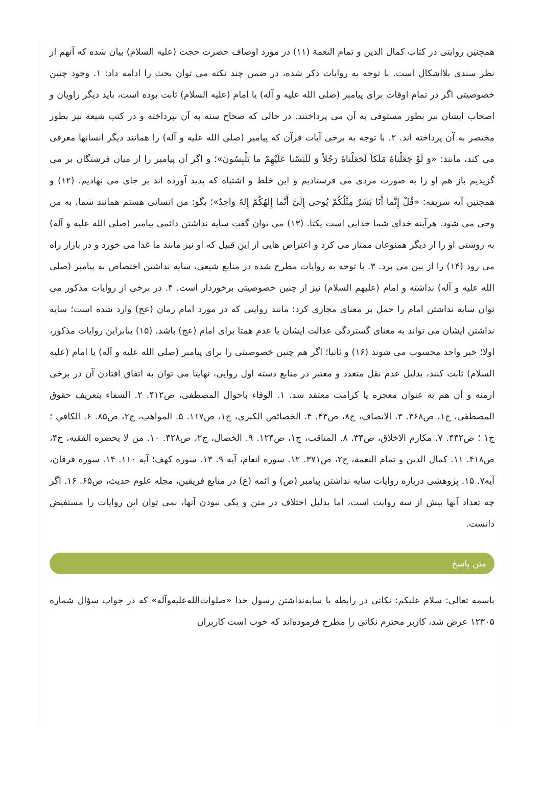همچنین روایتی در کتاب کمال الدین و تمام النعمة (۱۱) در مورد اوصاف حضرت حجت (علیه السلام) بیان شده که آنهم از نظر سندی بلااشکال است. با توجه به روایات ذکر شده، در ضمن چند نکته می توان بحث را ادامه داد: ۱. وجود چنین خصوصیتی اگر در تمام اوقات برای پیامبر (صلی الله علیه و آله) یا امام (علیه السلام) ثابت بوده است، باید دیگر راویان و اصحاب ایشان نیز بطور مستوفی به آن می پرداختند. در حالی که صحاح سته به آن نپرداخته و در کتب شیعه نیز بطور مختصر به آن پرداخته اند. ۲. با توجه به برخی آیات قرآن که پیامبر (صلی الله علیه و آله) را همانند دیگر انسانها معرفی می کند، مانند: «وَ لَوْ جَعَلْناهُ مَلَکاً لَجَعَلْناهُ رَجُلاً وَ لَلَبَسْنا عَلَیْهِمْ ما یَلْبِسُونَ»؛ و اگر آن پیامبر را از میان فرشتگان بر می گزیدیم باز هم او را به صورت مردی می فرستادیم و این خلط و اشتباه که پدید آورده اند بر جای می نهادیم. (۱۲) و همچنین آیه شریفه: «قُلْ إِنَّما أَنَا بَشَرٌ مِثْلُکُمْ یُوحى إِلَیَّ أَنَّما إِلهُکُمْ إِلهٌ واحِدٌ»؛ بگو: من انسانی هستم همانند شما، به من وحی می شود. هرآینه خدای شما خدایی است یکتا. (۱۳) می توان گفت سایه نداشتن دائمی پیامبر (صلی الله علیه و آله) به روشنی او را از دیگر همنوعان ممتاز می کرد و اعتراض هایی از این قبیل که او نیز مانند ما غذا می خورد و در بازار راه می رود (۱۴) را از بین می برد. ۳. با توجه به روایات مطرح شده در منابع شیعی، سایه نداشتن اختصاص به پیامبر (صلی الله علیه و آله) نداشته و امام (علیهم السلام) نیز از چنین خصوصیتی برخوردار است. ۴. در برخی از روایات مذکور می توان سایه نداشتن امام را حمل بر معنای مجازی کرد؛ مانند روایتی که در مورد امام زمان (عج) وارد شده است؛ سایه نداشتن ایشان می تواند به معنای گستردگی عدالت ایشان یا عدم همتا برای امام (عج) باشد. (۱۵) بنابراین روایات مذکور، اولا؛ خبر واحد محسوب می شوند (۱۶) و ثانیا؛ اگر هم چنین خصوصیتی را برای پیامبر (صلی الله علیه و آله) یا امام (علیه السلام) ثابت کنند، بدلیل عدم نقل متعدد و معتبر در منابع دسته اول روایی، نهایتا می توان به اتفاق افتادن آن در برخی ازمنه و آن هم به عنوان معجزه یا کرامت معتقد شد. ۱. الوفاء باحوال المصطفی، ص۴۱۲. ۲. الشفاء بتعریف حقوق المصطفی، ج۱، ص۳۶۸. ۳. الانصاف، ج۸، ص۴۳. ۴. الخصائص الکبری، ج۱، ص۱۱۷. ۵. المواهب، ج۲، ص۸۵. ۶. الکافي ؛ ج‏۱ ؛ ص۴۴۲. ۷. مکارم الاخلاق، ص۳۴. ۸. المناقب، ج۱، ص۱۲۴. ۹. الخصال، ج۲، ص۴۲۸. ۱۰. من لا یحضره الفقیه، ج۴، ص۴۱۸. ۱۱. کمال الدین و تمام النعمة، ج۲، ص۳۷۱. ۱۲. سوره انعام، آیه ۹. ۱۳. سوره کهف؛ آیه ۱۱۰. ۱۴. سوره فرقان، آیه۷. ۱۵. پژوهشی درباره روایات سایه نداشتن پیامبر (ص) و ائمه (ع) در منابع فریقین، مجله علوم حدیث، ص۶۵. ۱۶. اگر چه تعداد آنها بیش از سه روایت است، اما بدلیل اختلاف در متن و یکی نبودن آنها، نمی توان این روایات را مستفیض دانست.
متن پاسخ
باسمه تعالی: سلام علیکم: نکاتی در رابطه با سایه‌نداشتن رسول خدا «صلوات‌الله‌علیه‌وآله» که در جواب سؤال شماره ۱۲۳۰۵ عرض شد، کاربر محترم نکاتی را مطرح فرموده‌اند که خوب است کاربران